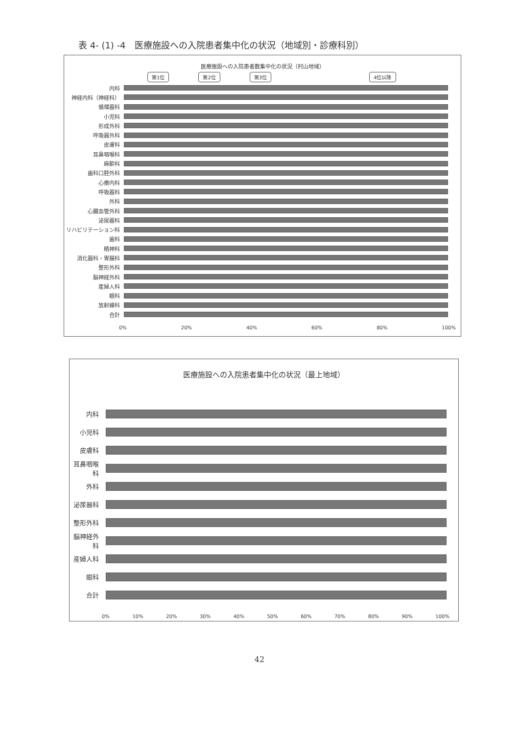表 4- (1) -4　医療施設への入院患者集中化の状況（地域別・診療科別）
医療施設への入院患者数集中化の状況（村山地域）
第1位 第2位 第3位 4位以降
内科
神経内科（神経科）
循環器科
小児科
形成外科
呼吸器外科
皮膚科
耳鼻咽喉科
麻酔科
歯科口腔外科
心療内科
呼吸器科
外科
心臓血管外科
泌尿器科
リハビリテーション科
歯科
精神科
消化器科・胃腸科
整形外科
脳神経外科
産婦人科
眼科
放射線科
合計
0% 20% 40% 60% 80% 100%
医療施設への入院患者集中化の状況（最上地域）
内科
小児科
皮膚科
耳鼻咽喉科
外科
泌尿器科
整形外科
脳神経外科
産婦人科
眼科
合計
0% 10% 20% 30% 40% 50% 60% 70% 80% 90% 100%
42